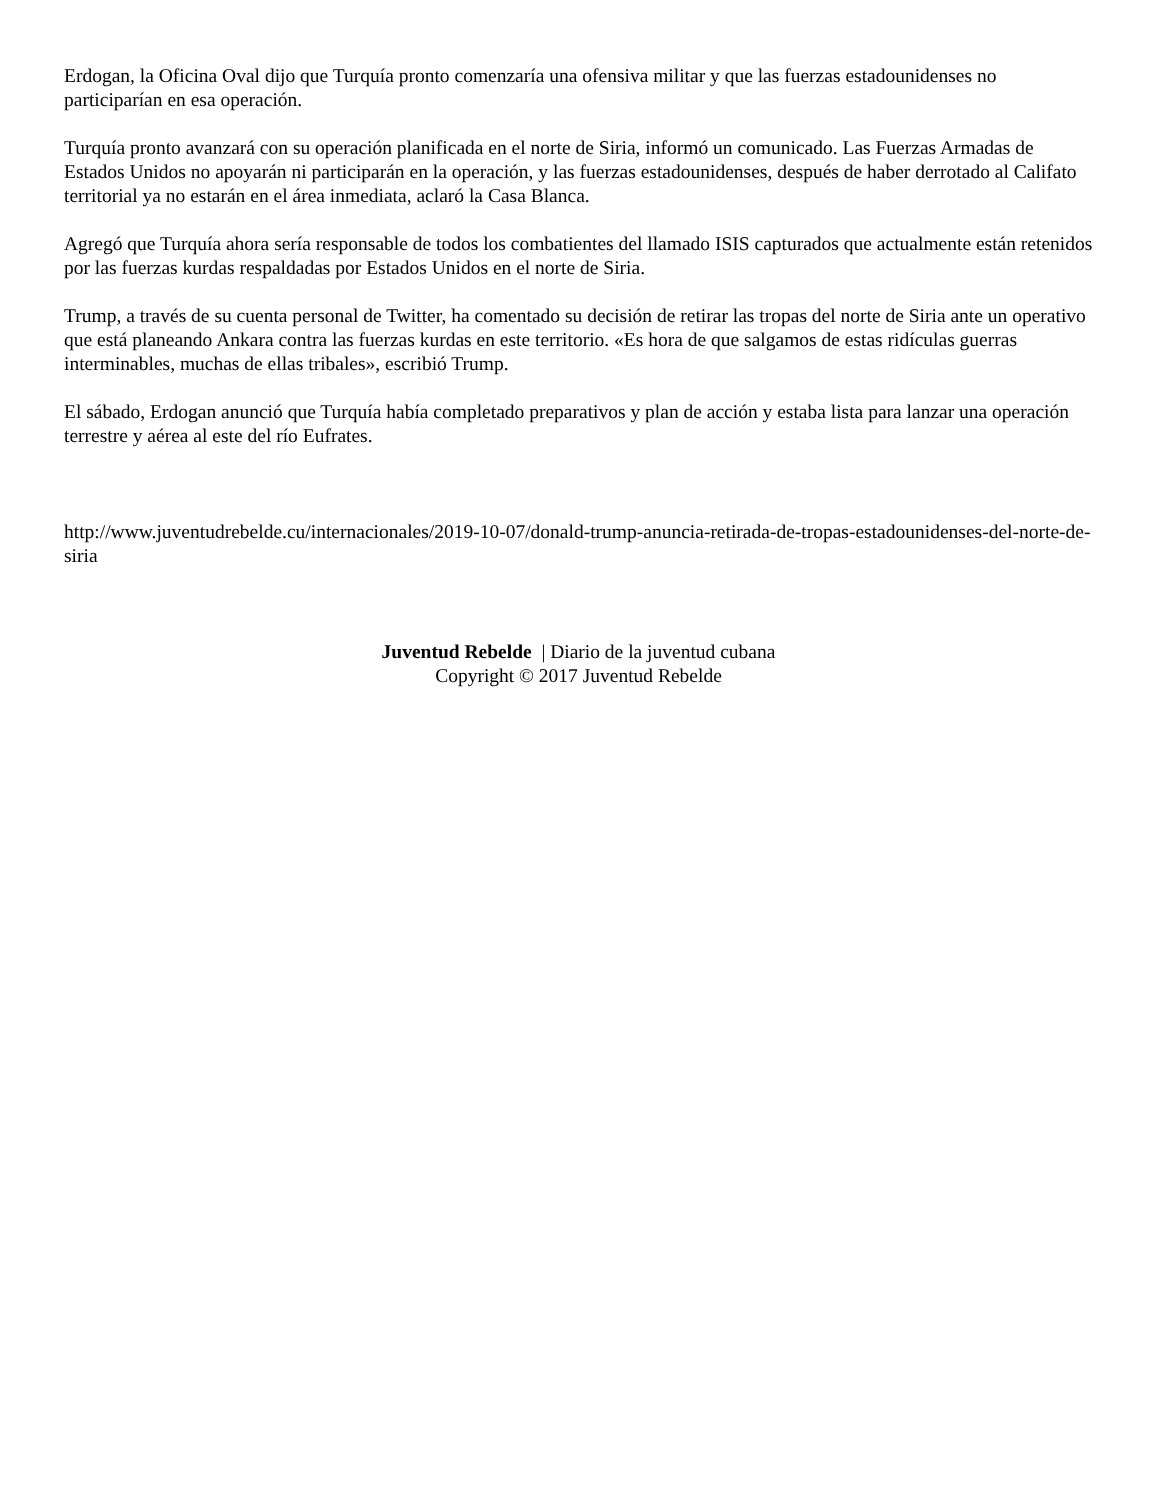Erdogan, la Oficina Oval dijo que Turquía pronto comenzaría una ofensiva militar y que las fuerzas estadounidenses no participarían en esa operación.
Turquía pronto avanzará con su operación planificada en el norte de Siria, informó un comunicado. Las Fuerzas Armadas de Estados Unidos no apoyarán ni participarán en la operación, y las fuerzas estadounidenses, después de haber derrotado al Califato territorial ya no estarán en el área inmediata, aclaró la Casa Blanca.
Agregó que Turquía ahora sería responsable de todos los combatientes del llamado ISIS capturados que actualmente están retenidos por las fuerzas kurdas respaldadas por Estados Unidos en el norte de Siria.
Trump, a través de su cuenta personal de Twitter, ha comentado su decisión de retirar las tropas del norte de Siria ante un operativo que está planeando Ankara contra las fuerzas kurdas en este territorio. «Es hora de que salgamos de estas ridículas guerras interminables, muchas de ellas tribales», escribió Trump.
El sábado, Erdogan anunció que Turquía había completado preparativos y plan de acción y estaba lista para lanzar una operación terrestre y aérea al este del río Eufrates.
http://www.juventudrebelde.cu/internacionales/2019-10-07/donald-trump-anuncia-retirada-de-tropas-estadounidenses-del-norte-de-siria
Juventud Rebelde | Diario de la juventud cubana
Copyright © 2017 Juventud Rebelde